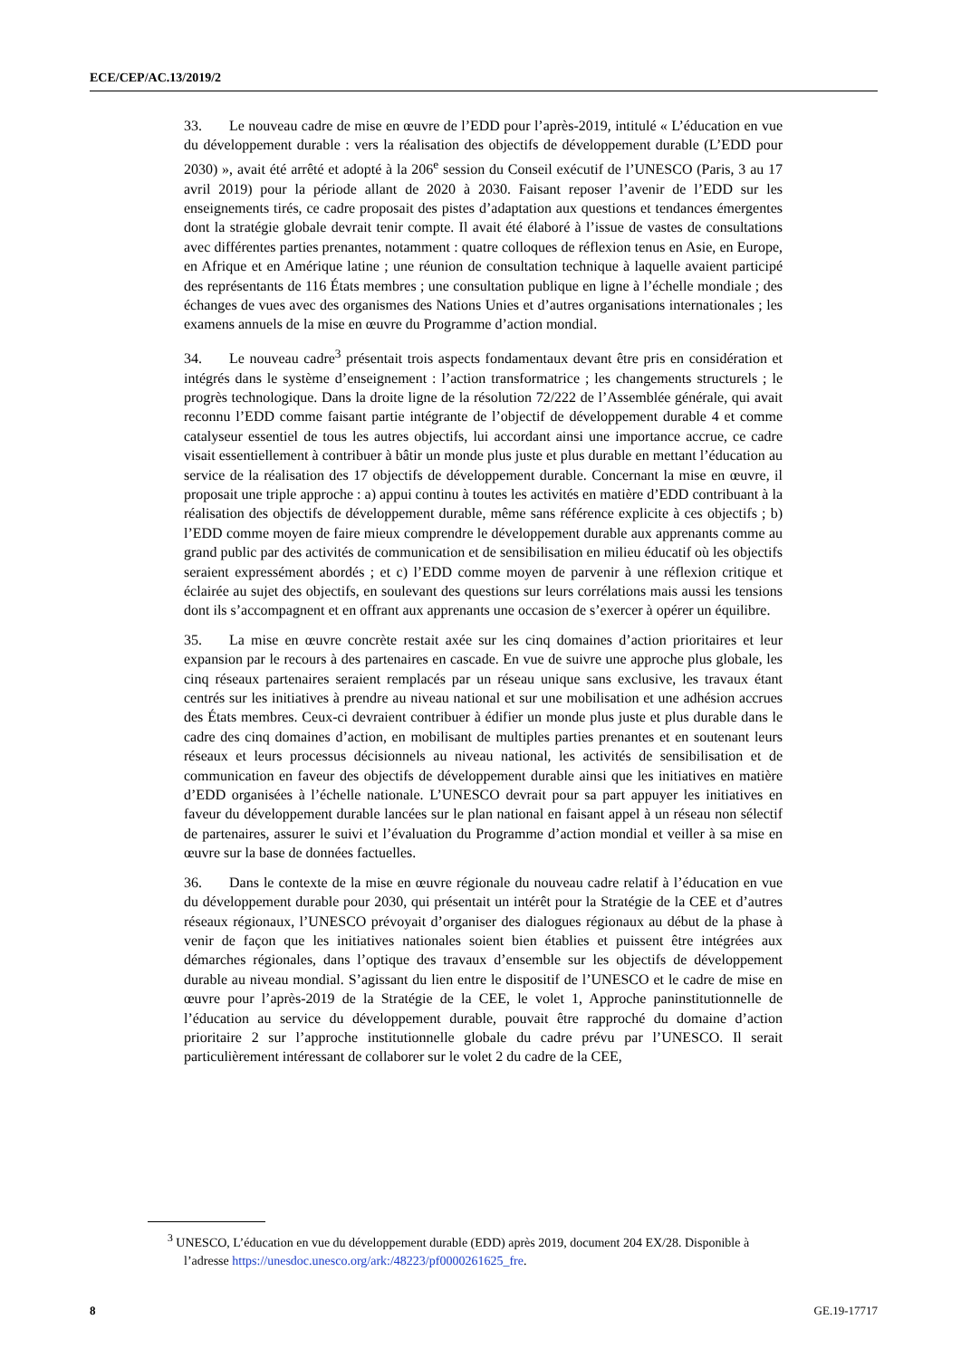ECE/CEP/AC.13/2019/2
33. Le nouveau cadre de mise en œuvre de l’EDD pour l’après-2019, intitulé « L’éducation en vue du développement durable : vers la réalisation des objectifs de développement durable (L’EDD pour 2030) », avait été arrêté et adopté à la 206<sup>e</sup> session du Conseil exécutif de l’UNESCO (Paris, 3 au 17 avril 2019) pour la période allant de 2020 à 2030. Faisant reposer l’avenir de l’EDD sur les enseignements tirés, ce cadre proposait des pistes d’adaptation aux questions et tendances émergentes dont la stratégie globale devrait tenir compte. Il avait été élaboré à l’issue de vastes de consultations avec différentes parties prenantes, notamment : quatre colloques de réflexion tenus en Asie, en Europe, en Afrique et en Amérique latine ; une réunion de consultation technique à laquelle avaient participé des représentants de 116 États membres ; une consultation publique en ligne à l’échelle mondiale ; des échanges de vues avec des organismes des Nations Unies et d’autres organisations internationales ; les examens annuels de la mise en œuvre du Programme d’action mondial.
34. Le nouveau cadre<sup>3</sup> présentait trois aspects fondamentaux devant être pris en considération et intégrés dans le système d’enseignement : l’action transformatrice ; les changements structurels ; le progrès technologique. Dans la droite ligne de la résolution 72/222 de l’Assemblée générale, qui avait reconnu l’EDD comme faisant partie intégrante de l’objectif de développement durable 4 et comme catalyseur essentiel de tous les autres objectifs, lui accordant ainsi une importance accrue, ce cadre visait essentiellement à contribuer à bâtir un monde plus juste et plus durable en mettant l’éducation au service de la réalisation des 17 objectifs de développement durable. Concernant la mise en œuvre, il proposait une triple approche : a) appui continu à toutes les activités en matière d’EDD contribuant à la réalisation des objectifs de développement durable, même sans référence explicite à ces objectifs ; b) l’EDD comme moyen de faire mieux comprendre le développement durable aux apprenants comme au grand public par des activités de communication et de sensibilisation en milieu éducatif où les objectifs seraient expressément abordés ; et c) l’EDD comme moyen de parvenir à une réflexion critique et éclairée au sujet des objectifs, en soulevant des questions sur leurs corrélations mais aussi les tensions dont ils s’accompagnent et en offrant aux apprenants une occasion de s’exercer à opérer un équilibre.
35. La mise en œuvre concrète restait axée sur les cinq domaines d’action prioritaires et leur expansion par le recours à des partenaires en cascade. En vue de suivre une approche plus globale, les cinq réseaux partenaires seraient remplacés par un réseau unique sans exclusive, les travaux étant centrés sur les initiatives à prendre au niveau national et sur une mobilisation et une adhésion accrues des États membres. Ceux-ci devraient contribuer à édifier un monde plus juste et plus durable dans le cadre des cinq domaines d’action, en mobilisant de multiples parties prenantes et en soutenant leurs réseaux et leurs processus décisionnels au niveau national, les activités de sensibilisation et de communication en faveur des objectifs de développement durable ainsi que les initiatives en matière d’EDD organisées à l’échelle nationale. L’UNESCO devrait pour sa part appuyer les initiatives en faveur du développement durable lancées sur le plan national en faisant appel à un réseau non sélectif de partenaires, assurer le suivi et l’évaluation du Programme d’action mondial et veiller à sa mise en œuvre sur la base de données factuelles.
36. Dans le contexte de la mise en œuvre régionale du nouveau cadre relatif à l’éducation en vue du développement durable pour 2030, qui présentait un intérêt pour la Stratégie de la CEE et d’autres réseaux régionaux, l’UNESCO prévoyait d’organiser des dialogues régionaux au début de la phase à venir de façon que les initiatives nationales soient bien établies et puissent être intégrées aux démarches régionales, dans l’optique des travaux d’ensemble sur les objectifs de développement durable au niveau mondial. S’agissant du lien entre le dispositif de l’UNESCO et le cadre de mise en œuvre pour l’après-2019 de la Stratégie de la CEE, le volet 1, Approche paninstitutionnelle de l’éducation au service du développement durable, pouvait être rapproché du domaine d’action prioritaire 2 sur l’approche institutionnelle globale du cadre prévu par l’UNESCO. Il serait particulièrement intéressant de collaborer sur le volet 2 du cadre de la CEE,
<sup>3</sup> UNESCO, L’éducation en vue du développement durable (EDD) après 2019, document 204 EX/28. Disponible à l’adresse https://unesdoc.unesco.org/ark:/48223/pf0000261625_fre.
8 GE.19-17717